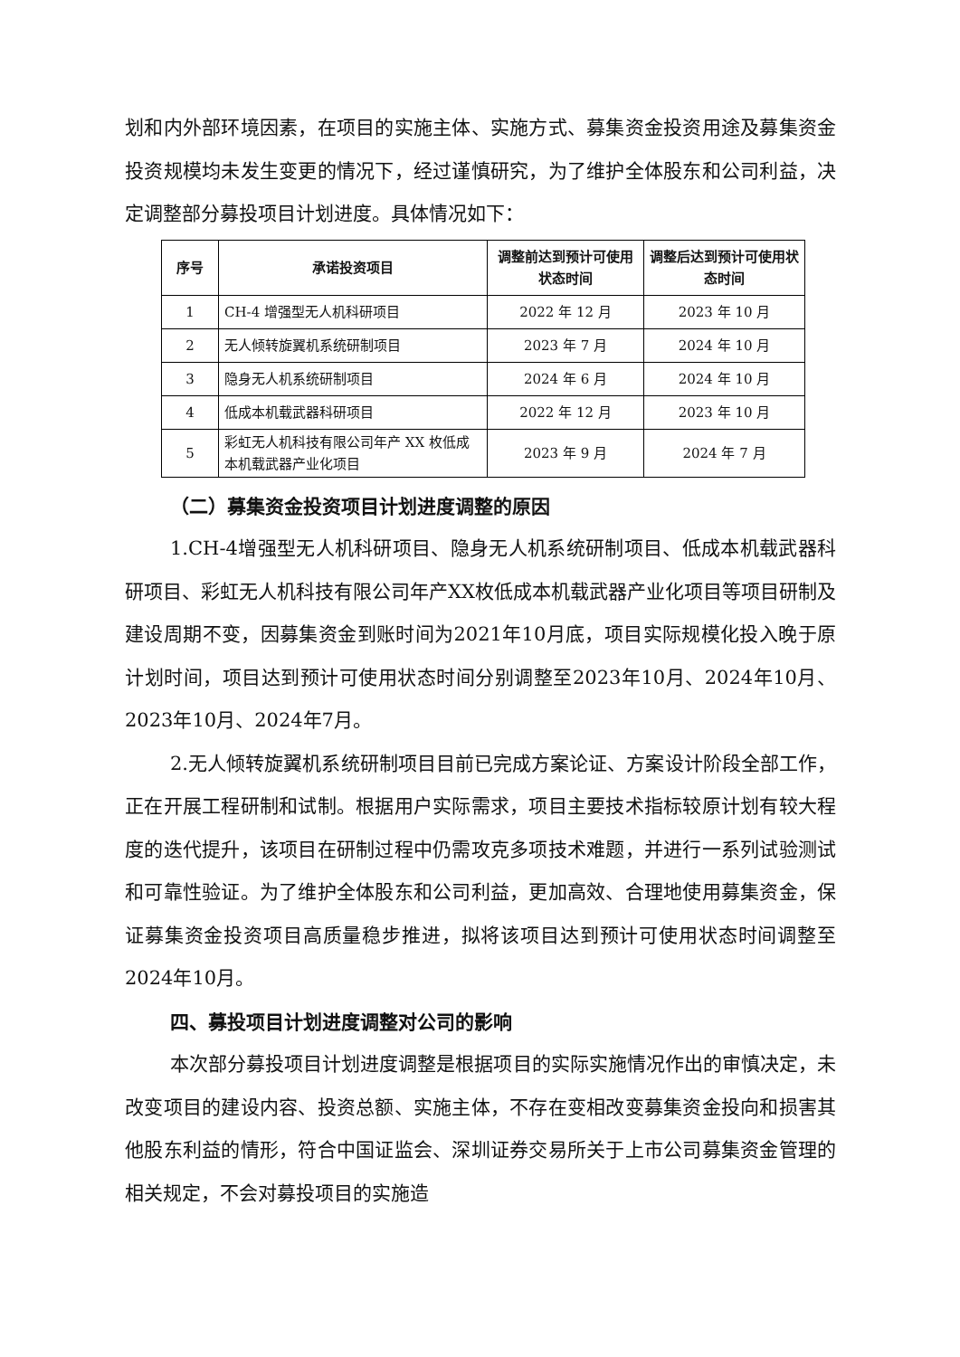划和内外部环境因素，在项目的实施主体、实施方式、募集资金投资用途及募集资金投资规模均未发生变更的情况下，经过谨慎研究，为了维护全体股东和公司利益，决定调整部分募投项目计划进度。具体情况如下：
| 序号 | 承诺投资项目 | 调整前达到预计可使用状态时间 | 调整后达到预计可使用状态时间 |
| --- | --- | --- | --- |
| 1 | CH-4 增强型无人机科研项目 | 2022 年 12 月 | 2023 年 10 月 |
| 2 | 无人倾转旋翼机系统研制项目 | 2023 年 7 月 | 2024 年 10 月 |
| 3 | 隐身无人机系统研制项目 | 2024 年 6 月 | 2024 年 10 月 |
| 4 | 低成本机载武器科研项目 | 2022 年 12 月 | 2023 年 10 月 |
| 5 | 彩虹无人机科技有限公司年产 XX 枚低成本机载武器产业化项目 | 2023 年 9 月 | 2024 年 7 月 |
（二）募集资金投资项目计划进度调整的原因
1.CH-4增强型无人机科研项目、隐身无人机系统研制项目、低成本机载武器科研项目、彩虹无人机科技有限公司年产XX枚低成本机载武器产业化项目等项目研制及建设周期不变，因募集资金到账时间为2021年10月底，项目实际规模化投入晚于原计划时间，项目达到预计可使用状态时间分别调整至2023年10月、2024年10月、2023年10月、2024年7月。
2.无人倾转旋翼机系统研制项目目前已完成方案论证、方案设计阶段全部工作，正在开展工程研制和试制。根据用户实际需求，项目主要技术指标较原计划有较大程度的迭代提升，该项目在研制过程中仍需攻克多项技术难题，并进行一系列试验测试和可靠性验证。为了维护全体股东和公司利益，更加高效、合理地使用募集资金，保证募集资金投资项目高质量稳步推进，拟将该项目达到预计可使用状态时间调整至2024年10月。
四、募投项目计划进度调整对公司的影响
本次部分募投项目计划进度调整是根据项目的实际实施情况作出的审慎决定，未改变项目的建设内容、投资总额、实施主体，不存在变相改变募集资金投向和损害其他股东利益的情形，符合中国证监会、深圳证券交易所关于上市公司募集资金管理的相关规定，不会对募投项目的实施造